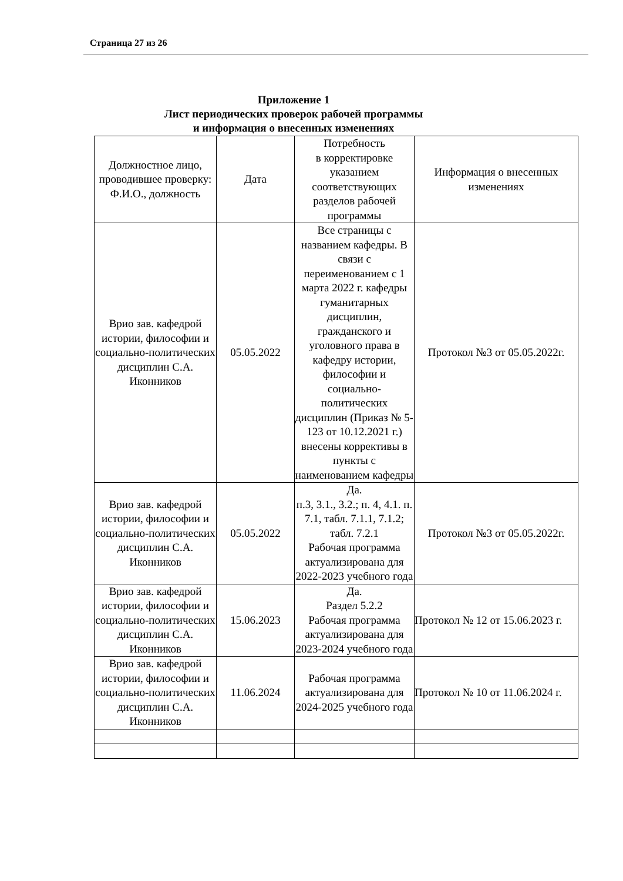Страница 27 из 26
Приложение 1
Лист периодических проверок рабочей программы
и информация о внесенных изменениях
| Должностное лицо, проводившее проверку: Ф.И.О., должность | Дата | Потребность в корректировке указанием соответствующих разделов рабочей программы | Информация о внесенных изменениях |
| --- | --- | --- | --- |
| Врио зав. кафедрой истории, философии и социально-политических дисциплин С.А. Иконников | 05.05.2022 | Все страницы с названием кафедры. В связи с переименованием с 1 марта 2022 г. кафедры гуманитарных дисциплин, гражданского и уголовного права в кафедру истории, философии и социально-политических дисциплин (Приказ № 5-123 от 10.12.2021 г.) внесены коррективы в пункты с наименованием кафедры | Протокол №3 от 05.05.2022г. |
| Врио зав. кафедрой истории, философии и социально-политических дисциплин С.А. Иконников | 05.05.2022 | Да. п.3, 3.1., 3.2.; п. 4, 4.1. п. 7.1, табл. 7.1.1, 7.1.2; табл. 7.2.1 Рабочая программа актуализирована для 2022-2023 учебного года | Протокол №3 от 05.05.2022г. |
| Врио зав. кафедрой истории, философии и социально-политических дисциплин С.А. Иконников | 15.06.2023 | Да. Раздел 5.2.2 Рабочая программа актуализирована для 2023-2024 учебного года | Протокол № 12 от 15.06.2023 г. |
| Врио зав. кафедрой истории, философии и социально-политических дисциплин С.А. Иконников | 11.06.2024 | Рабочая программа актуализирована для 2024-2025 учебного года | Протокол № 10 от 11.06.2024 г. |